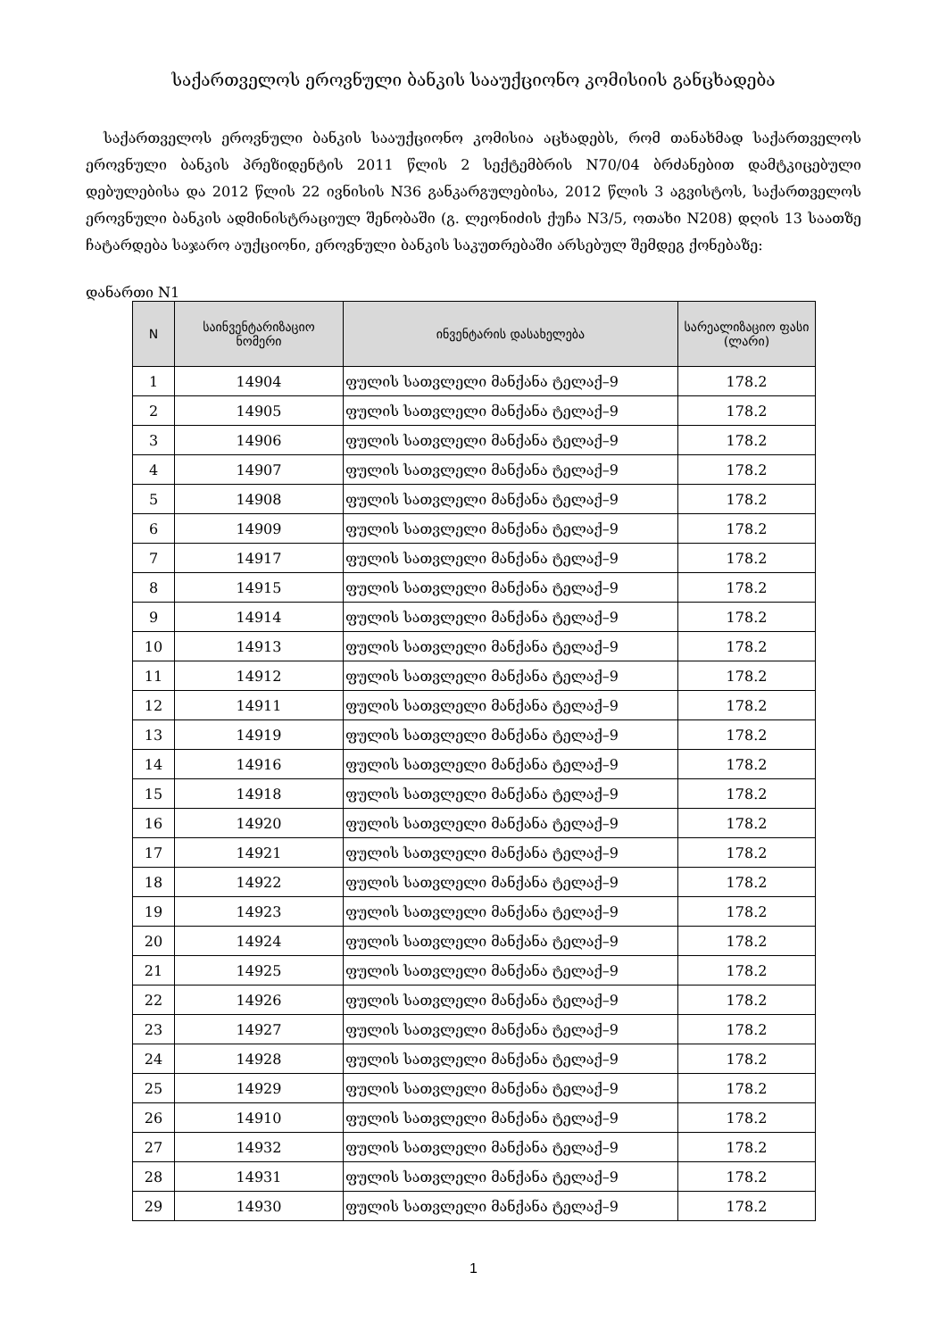საქართველოს ეროვნული ბანკის სააუქციონო კომისიის განცხადება
საქართველოს ეროვნული ბანკის სააუქციონო კომისია აცხადებს, რომ თანახმად საქართველოს ეროვნული ბანკის პრეზიდენტის 2011 წლის 2 სექტემბრის N70/04 ბრძანებით დამტკიცებული დებულებისა და 2012 წლის 22 ივნისის N36 განკარგულებისა, 2012 წლის 3 აგვისტოს, საქართველოს ეროვნული ბანკის ადმინისტრაციულ შენობაში (გ. ლეონიძის ქუჩა N3/5, ოთახი N208) დღის 13 საათზე ჩატარდება საჯარო აუქციონი, ეროვნული ბანკის საკუთრებაში არსებულ შემდეგ ქონებაზე:
დანართი N1
| N | საინვენტარიზაციო ნომერი | ინვენტარის დასახელება | სარეალიზაციო ფასი (ლარი) |
| --- | --- | --- | --- |
| 1 | 14904 | ფულის სათვლელი მანქანა ტელაქ–9 | 178.2 |
| 2 | 14905 | ფულის სათვლელი მანქანა ტელაქ–9 | 178.2 |
| 3 | 14906 | ფულის სათვლელი მანქანა ტელაქ–9 | 178.2 |
| 4 | 14907 | ფულის სათვლელი მანქანა ტელაქ–9 | 178.2 |
| 5 | 14908 | ფულის სათვლელი მანქანა ტელაქ–9 | 178.2 |
| 6 | 14909 | ფულის სათვლელი მანქანა ტელაქ–9 | 178.2 |
| 7 | 14917 | ფულის სათვლელი მანქანა ტელაქ–9 | 178.2 |
| 8 | 14915 | ფულის სათვლელი მანქანა ტელაქ–9 | 178.2 |
| 9 | 14914 | ფულის სათვლელი მანქანა ტელაქ–9 | 178.2 |
| 10 | 14913 | ფულის სათვლელი მანქანა ტელაქ–9 | 178.2 |
| 11 | 14912 | ფულის სათვლელი მანქანა ტელაქ–9 | 178.2 |
| 12 | 14911 | ფულის სათვლელი მანქანა ტელაქ–9 | 178.2 |
| 13 | 14919 | ფულის სათვლელი მანქანა ტელაქ–9 | 178.2 |
| 14 | 14916 | ფულის სათვლელი მანქანა ტელაქ–9 | 178.2 |
| 15 | 14918 | ფულის სათვლელი მანქანა ტელაქ–9 | 178.2 |
| 16 | 14920 | ფულის სათვლელი მანქანა ტელაქ–9 | 178.2 |
| 17 | 14921 | ფულის სათვლელი მანქანა ტელაქ–9 | 178.2 |
| 18 | 14922 | ფულის სათვლელი მანქანა ტელაქ–9 | 178.2 |
| 19 | 14923 | ფულის სათვლელი მანქანა ტელაქ–9 | 178.2 |
| 20 | 14924 | ფულის სათვლელი მანქანა ტელაქ–9 | 178.2 |
| 21 | 14925 | ფულის სათვლელი მანქანა ტელაქ–9 | 178.2 |
| 22 | 14926 | ფულის სათვლელი მანქანა ტელაქ–9 | 178.2 |
| 23 | 14927 | ფულის სათვლელი მანქანა ტელაქ–9 | 178.2 |
| 24 | 14928 | ფულის სათვლელი მანქანა ტელაქ–9 | 178.2 |
| 25 | 14929 | ფულის სათვლელი მანქანა ტელაქ–9 | 178.2 |
| 26 | 14910 | ფულის სათვლელი მანქანა ტელაქ–9 | 178.2 |
| 27 | 14932 | ფულის სათვლელი მანქანა ტელაქ–9 | 178.2 |
| 28 | 14931 | ფულის სათვლელი მანქანა ტელაქ–9 | 178.2 |
| 29 | 14930 | ფულის სათვლელი მანქანა ტელაქ–9 | 178.2 |
1